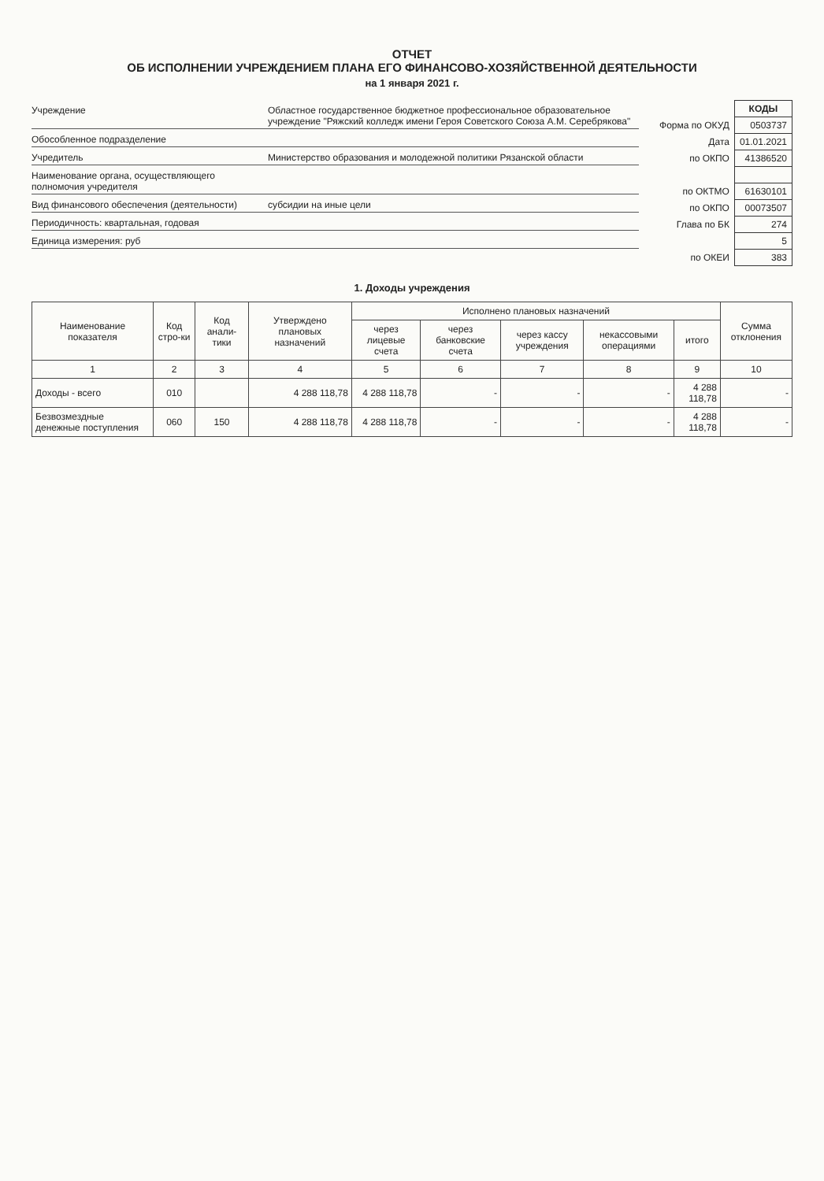ОТЧЕТ
ОБ ИСПОЛНЕНИИ УЧРЕЖДЕНИЕМ ПЛАНА ЕГО ФИНАНСОВО-ХОЗЯЙСТВЕННОЙ ДЕЯТЕЛЬНОСТИ
на 1 января 2021 г.
Учреждение Областное государственное бюджетное профессиональное образовательное учреждение "Ряжский колледж имени Героя Советского Союза А.М. Серебрякова"
Обособленное подразделение
Учредитель Министерство образования и молодежной политики Рязанской области
Наименование органа, осуществляющего полномочия учредителя
Вид финансового обеспечения (деятельности) субсидии на иные цели
Периодичность: квартальная, годовая
Единица измерения: руб
| | КОДЫ |
| Форма по ОКУД | 0503737 |
| Дата | 01.01.2021 |
| по ОКПО | 41386520 |
| по ОКТМО | 61630101 |
| по ОКПО | 00073507 |
| Глава по БК | 274 |
| | 5 |
| по ОКЕИ | 383 |
1. Доходы учреждения
| Наименование показателя | Код стро-ки | Код анали-тики | Утверждено плановых назначений | Исполнено плановых назначений | | | | | Сумма отклонения |
| --- | --- | --- | --- | --- | --- | --- | --- | --- | --- |
| | | | | через лицевые счета | через банковские счета | через кассу учреждения | некассовыми операциями | итого | |
| 1 | 2 | 3 | 4 | 5 | 6 | 7 | 8 | 9 | 10 |
| Доходы - всего | 010 | | 4 288 118,78 | 4 288 118,78 | - | - | - | 4 288 118,78 | - |
| Безвозмездные денежные поступления | 060 | 150 | 4 288 118,78 | 4 288 118,78 | - | - | - | 4 288 118,78 | - |